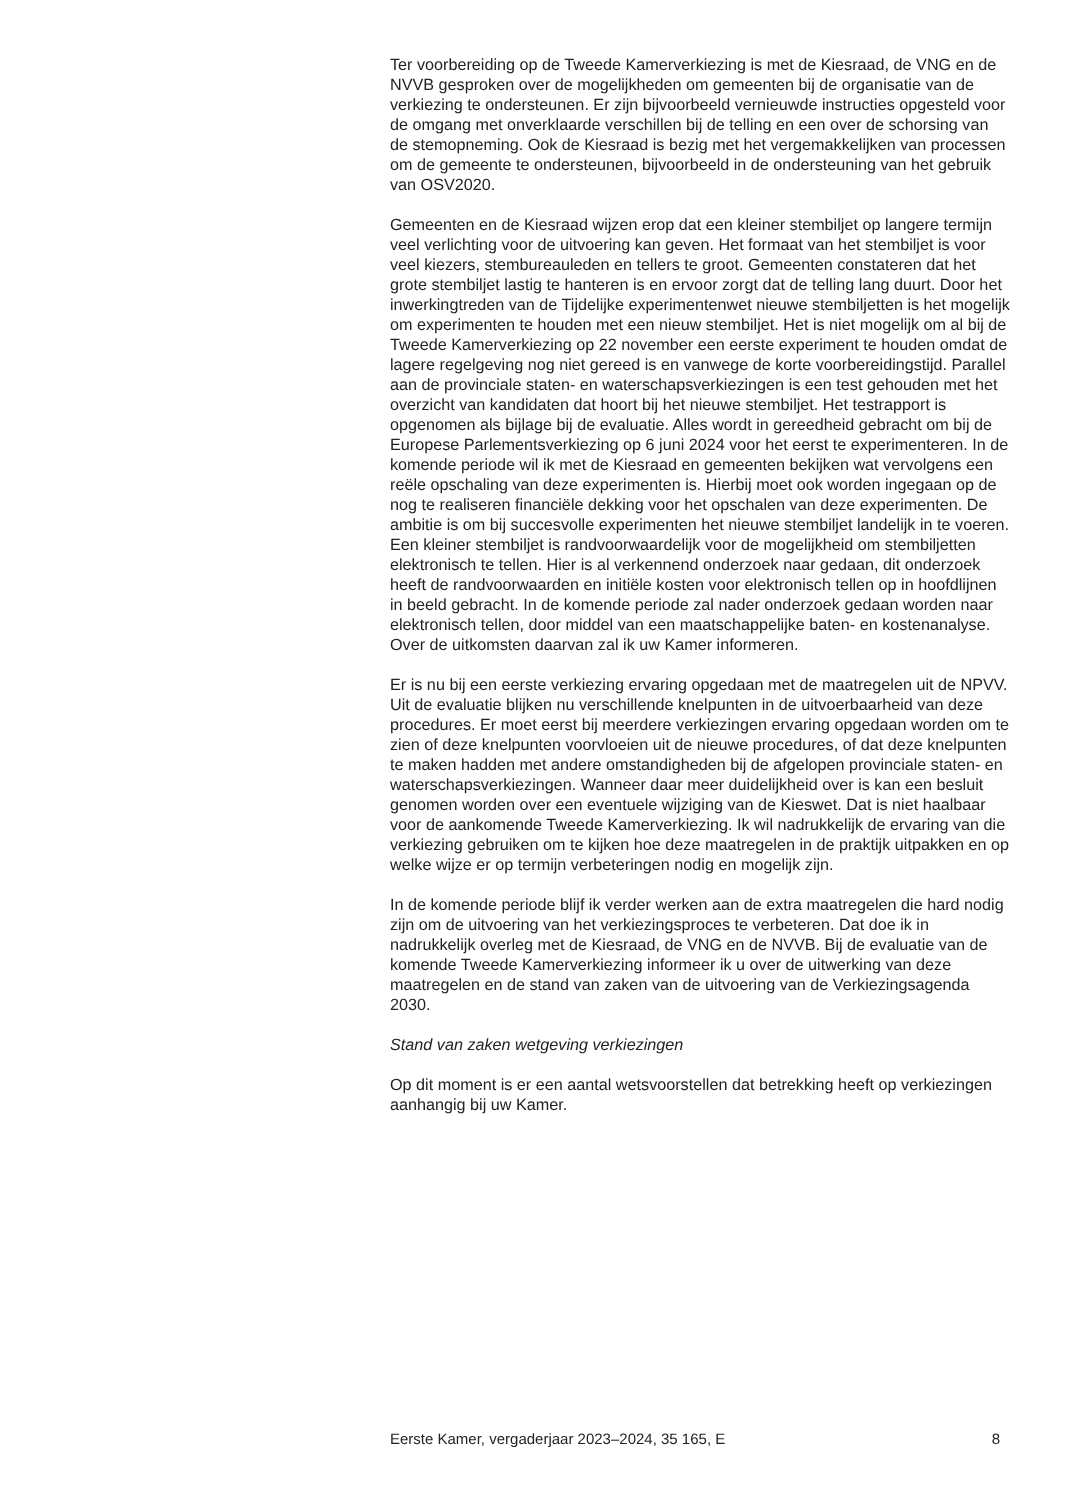Ter voorbereiding op de Tweede Kamerverkiezing is met de Kiesraad, de VNG en de NVVB gesproken over de mogelijkheden om gemeenten bij de organisatie van de verkiezing te ondersteunen. Er zijn bijvoorbeeld vernieuwde instructies opgesteld voor de omgang met onverklaarde verschillen bij de telling en een over de schorsing van de stemopneming. Ook de Kiesraad is bezig met het vergemakkelijken van processen om de gemeente te ondersteunen, bijvoorbeeld in de ondersteuning van het gebruik van OSV2020.
Gemeenten en de Kiesraad wijzen erop dat een kleiner stembiljet op langere termijn veel verlichting voor de uitvoering kan geven. Het formaat van het stembiljet is voor veel kiezers, stembureauleden en tellers te groot. Gemeenten constateren dat het grote stembiljet lastig te hanteren is en ervoor zorgt dat de telling lang duurt. Door het inwerkingtreden van de Tijdelijke experimentenwet nieuwe stembiljetten is het mogelijk om experimenten te houden met een nieuw stembiljet. Het is niet mogelijk om al bij de Tweede Kamerverkiezing op 22 november een eerste experiment te houden omdat de lagere regelgeving nog niet gereed is en vanwege de korte voorbereidingstijd. Parallel aan de provinciale staten- en waterschapsverkiezingen is een test gehouden met het overzicht van kandidaten dat hoort bij het nieuwe stembiljet. Het testrapport is opgenomen als bijlage bij de evaluatie. Alles wordt in gereedheid gebracht om bij de Europese Parlementsverkiezing op 6 juni 2024 voor het eerst te experimenteren. In de komende periode wil ik met de Kiesraad en gemeenten bekijken wat vervolgens een reële opschaling van deze experimenten is. Hierbij moet ook worden ingegaan op de nog te realiseren financiële dekking voor het opschalen van deze experimenten. De ambitie is om bij succesvolle experimenten het nieuwe stembiljet landelijk in te voeren. Een kleiner stembiljet is randvoorwaardelijk voor de mogelijkheid om stembiljetten elektronisch te tellen. Hier is al verkennend onderzoek naar gedaan, dit onderzoek heeft de randvoorwaarden en initiële kosten voor elektronisch tellen op in hoofdlijnen in beeld gebracht. In de komende periode zal nader onderzoek gedaan worden naar elektronisch tellen, door middel van een maatschappelijke baten- en kostenanalyse. Over de uitkomsten daarvan zal ik uw Kamer informeren.
Er is nu bij een eerste verkiezing ervaring opgedaan met de maatregelen uit de NPVV. Uit de evaluatie blijken nu verschillende knelpunten in de uitvoerbaarheid van deze procedures. Er moet eerst bij meerdere verkiezingen ervaring opgedaan worden om te zien of deze knelpunten voorvloeien uit de nieuwe procedures, of dat deze knelpunten te maken hadden met andere omstandigheden bij de afgelopen provinciale staten- en waterschapsverkiezingen. Wanneer daar meer duidelijkheid over is kan een besluit genomen worden over een eventuele wijziging van de Kieswet. Dat is niet haalbaar voor de aankomende Tweede Kamerverkiezing. Ik wil nadrukkelijk de ervaring van die verkiezing gebruiken om te kijken hoe deze maatregelen in de praktijk uitpakken en op welke wijze er op termijn verbeteringen nodig en mogelijk zijn.
In de komende periode blijf ik verder werken aan de extra maatregelen die hard nodig zijn om de uitvoering van het verkiezingsproces te verbeteren. Dat doe ik in nadrukkelijk overleg met de Kiesraad, de VNG en de NVVB. Bij de evaluatie van de komende Tweede Kamerverkiezing informeer ik u over de uitwerking van deze maatregelen en de stand van zaken van de uitvoering van de Verkiezingsagenda 2030.
Stand van zaken wetgeving verkiezingen
Op dit moment is er een aantal wetsvoorstellen dat betrekking heeft op verkiezingen aanhangig bij uw Kamer.
Eerste Kamer, vergaderjaar 2023–2024, 35 165, E 8